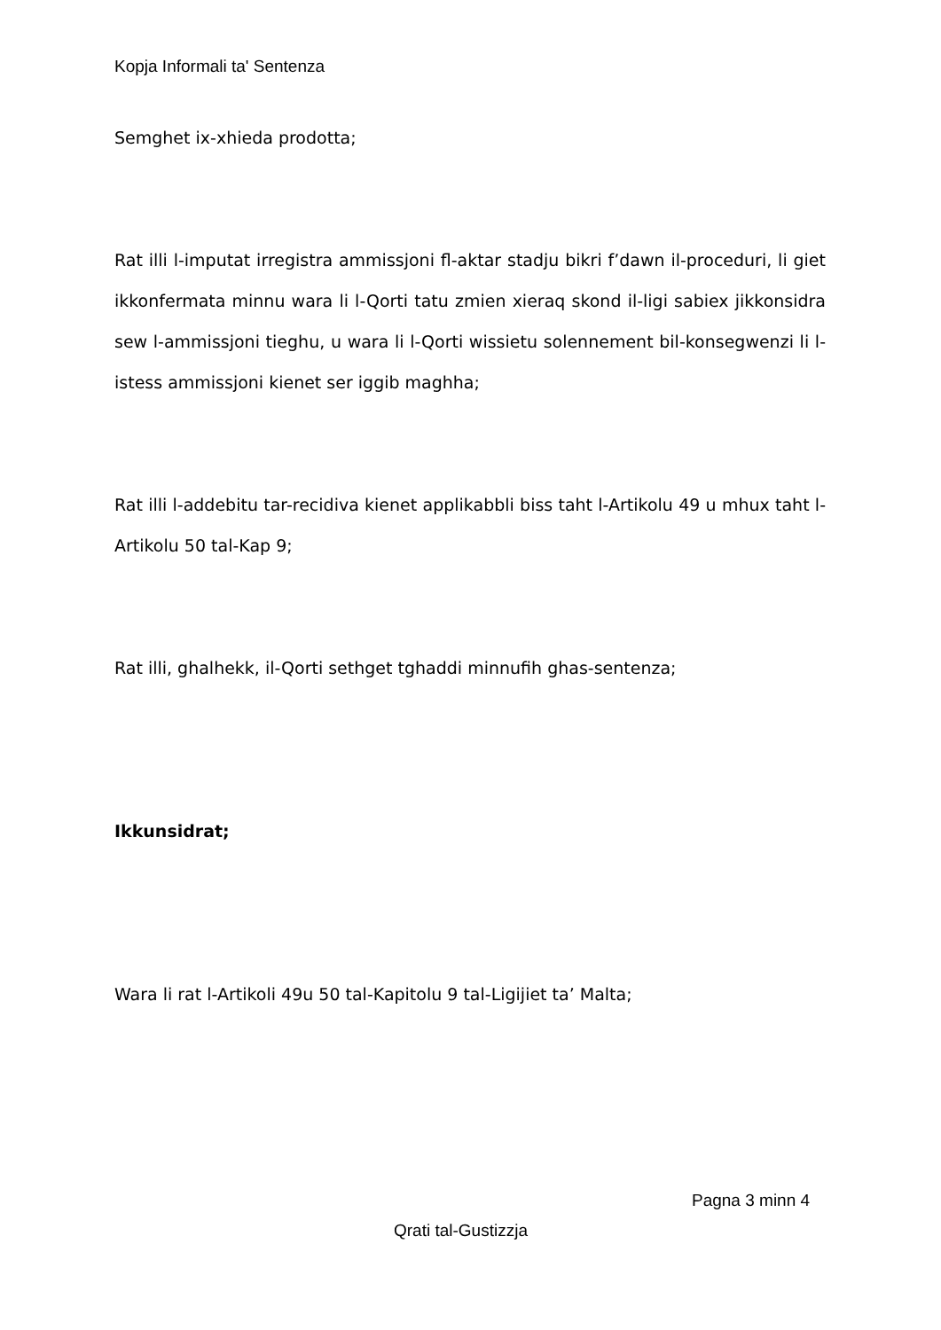Kopja Informali ta' Sentenza
Semghet ix-xhieda prodotta;
Rat illi l-imputat irregistra ammissjoni fl-aktar stadju bikri f’dawn il-proceduri, li giet ikkonfermata minnu wara li l-Qorti tatu zmien xieraq skond il-ligi sabiex jikkonsidra sew l-ammissjoni tieghu, u wara li l-Qorti wissietu solennement bil-konsegwenzi li l-istess ammissjoni kienet ser iggib maghha;
Rat illi l-addebitu tar-recidiva kienet applikabbli biss taht l-Artikolu 49 u mhux taht l-Artikolu 50 tal-Kap 9;
Rat illi, ghalhekk, il-Qorti sethget tghaddi minnufih ghas-sentenza;
Ikkunsidrat;
Wara li rat l-Artikoli 49u 50 tal-Kapitolu 9 tal-Ligijiet ta’ Malta;
Pagna 3 minn 4
Qrati tal-Gustizzja